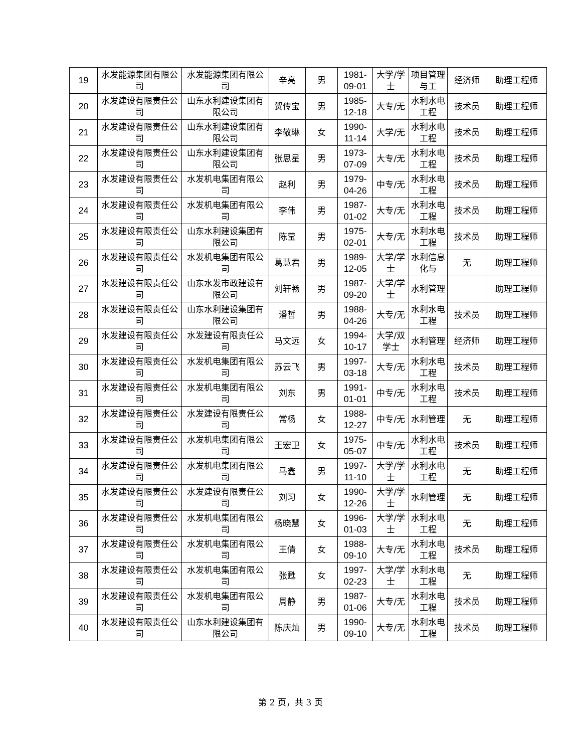| 19 | 水发能源集团有限公司 | 水发能源集团有限公司 | 辛亮 | 男 | 1981-09-01 | 大学/学士 | 项目管理与工 | 经济师 | 助理工程师 |
| 20 | 水发建设有限责任公司 | 山东水利建设集团有限公司 | 贺传宝 | 男 | 1985-12-18 | 大专/无 | 水利水电工程 | 技术员 | 助理工程师 |
| 21 | 水发建设有限责任公司 | 山东水利建设集团有限公司 | 李敬琳 | 女 | 1990-11-14 | 大学/无 | 水利水电工程 | 技术员 | 助理工程师 |
| 22 | 水发建设有限责任公司 | 山东水利建设集团有限公司 | 张思星 | 男 | 1973-07-09 | 大专/无 | 水利水电工程 | 技术员 | 助理工程师 |
| 23 | 水发建设有限责任公司 | 水发机电集团有限公司 | 赵利 | 男 | 1979-04-26 | 中专/无 | 水利水电工程 | 技术员 | 助理工程师 |
| 24 | 水发建设有限责任公司 | 水发机电集团有限公司 | 李伟 | 男 | 1987-01-02 | 大专/无 | 水利水电工程 | 技术员 | 助理工程师 |
| 25 | 水发建设有限责任公司 | 山东水利建设集团有限公司 | 陈莹 | 男 | 1975-02-01 | 大专/无 | 水利水电工程 | 技术员 | 助理工程师 |
| 26 | 水发建设有限责任公司 | 水发机电集团有限公司 | 葛慧君 | 男 | 1989-12-05 | 大学/学士 | 水利信息化与 | 无 | 助理工程师 |
| 27 | 水发建设有限责任公司 | 山东水发市政建设有限公司 | 刘轩畅 | 男 | 1987-09-20 | 大学/学士 | 水利管理 | | 助理工程师 |
| 28 | 水发建设有限责任公司 | 山东水利建设集团有限公司 | 潘哲 | 男 | 1988-04-26 | 大专/无 | 水利水电工程 | 技术员 | 助理工程师 |
| 29 | 水发建设有限责任公司 | 水发建设有限责任公司 | 马文远 | 女 | 1994-10-17 | 大学/双学士 | 水利管理 | 经济师 | 助理工程师 |
| 30 | 水发建设有限责任公司 | 水发机电集团有限公司 | 苏云飞 | 男 | 1997-03-18 | 大专/无 | 水利水电工程 | 技术员 | 助理工程师 |
| 31 | 水发建设有限责任公司 | 水发机电集团有限公司 | 刘东 | 男 | 1991-01-01 | 中专/无 | 水利水电工程 | 技术员 | 助理工程师 |
| 32 | 水发建设有限责任公司 | 水发建设有限责任公司 | 常杨 | 女 | 1988-12-27 | 中专/无 | 水利管理 | 无 | 助理工程师 |
| 33 | 水发建设有限责任公司 | 水发机电集团有限公司 | 王宏卫 | 女 | 1975-05-07 | 中专/无 | 水利水电工程 | 技术员 | 助理工程师 |
| 34 | 水发建设有限责任公司 | 水发机电集团有限公司 | 马鑫 | 男 | 1997-11-10 | 大学/学士 | 水利水电工程 | 无 | 助理工程师 |
| 35 | 水发建设有限责任公司 | 水发建设有限责任公司 | 刘习 | 女 | 1990-12-26 | 大学/学士 | 水利管理 | 无 | 助理工程师 |
| 36 | 水发建设有限责任公司 | 水发机电集团有限公司 | 杨晓慧 | 女 | 1996-01-03 | 大学/学士 | 水利水电工程 | 无 | 助理工程师 |
| 37 | 水发建设有限责任公司 | 水发机电集团有限公司 | 王倩 | 女 | 1988-09-10 | 大专/无 | 水利水电工程 | 技术员 | 助理工程师 |
| 38 | 水发建设有限责任公司 | 水发机电集团有限公司 | 张甦 | 女 | 1997-02-23 | 大学/学士 | 水利水电工程 | 无 | 助理工程师 |
| 39 | 水发建设有限责任公司 | 水发机电集团有限公司 | 周静 | 男 | 1987-01-06 | 大专/无 | 水利水电工程 | 技术员 | 助理工程师 |
| 40 | 水发建设有限责任公司 | 山东水利建设集团有限公司 | 陈庆灿 | 男 | 1990-09-10 | 大专/无 | 水利水电工程 | 技术员 | 助理工程师 |
第 2 页，共 3 页